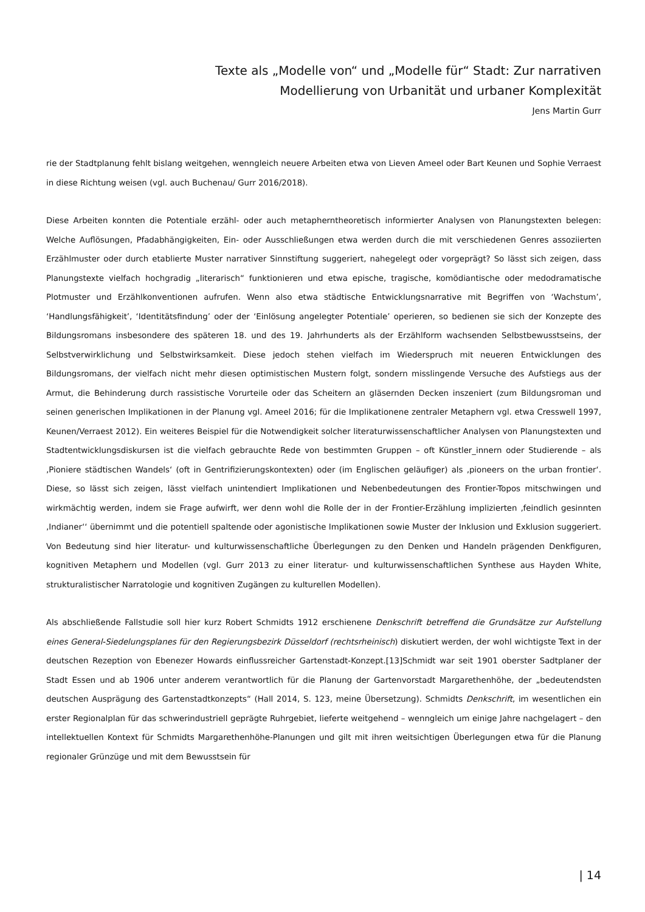Texte als „Modelle von“ und „Modelle für“ Stadt: Zur narrativen
Modellierung von Urbanität und urbaner Komplexität
Jens Martin Gurr
rie der Stadtplanung fehlt bislang weitgehen, wenngleich neuere Arbeiten etwa von Lieven Ameel oder Bart Keunen und Sophie Verraest in diese Richtung weisen (vgl. auch Buchenau/ Gurr 2016/2018).
Diese Arbeiten konnten die Potentiale erzähl- oder auch metapherntheoretisch informierter Analysen von Planungstexten belegen: Welche Auflösungen, Pfadabhängigkeiten, Ein- oder Ausschließungen etwa werden durch die mit verschiedenen Genres assoziierten Erzählmuster oder durch etablierte Muster narrativer Sinnstiftung suggeriert, nahegelegt oder vorgeprägt? So lässt sich zeigen, dass Planungstexte vielfach hochgradig „literarisch“ funktionieren und etwa epische, tragische, komödiantische oder medodramatische Plotmuster und Erzählkonventionen aufrufen. Wenn also etwa städtische Entwicklungsnarrative mit Begriffen von ‘Wachstum’, ‘Handlungsfähigkeit’, ‘Identitätsfindung’ oder der ‘Einlösung angelegter Potentiale’ operieren, so bedienen sie sich der Konzepte des Bildungsromans insbesondere des späteren 18. und des 19. Jahrhunderts als der Erzählform wachsenden Selbstbewusstseins, der Selbstverwirklichung und Selbstwirksamkeit. Diese jedoch stehen vielfach im Wiederspruch mit neueren Entwicklungen des Bildungsromans, der vielfach nicht mehr diesen optimistischen Mustern folgt, sondern misslingende Versuche des Aufstiegs aus der Armut, die Behinderung durch rassistische Vorurteile oder das Scheitern an gläsernden Decken inszeniert (zum Bildungsroman und seinen generischen Implikationen in der Planung vgl. Ameel 2016; für die Implikationene zentraler Metaphern vgl. etwa Cresswell 1997, Keunen/Verraest 2012). Ein weiteres Beispiel für die Notwendigkeit solcher literaturwissenschaftlicher Analysen von Planungstexten und Stadtentwicklungsdiskursen ist die vielfach gebrauchte Rede von bestimmten Gruppen – oft Künstler_innern oder Studierende – als ‚Pioniere städtischen Wandels‘ (oft in Gentrifizierungskontexten) oder (im Englischen geläufiger) als ‚pioneers on the urban frontier‘. Diese, so lässt sich zeigen, lässt vielfach unintendiert Implikationen und Nebenbedeutungen des Frontier-Topos mitschwingen und wirkmächtig werden, indem sie Frage aufwirft, wer denn wohl die Rolle der in der Frontier-Erzählung implizierten ‚feindlich gesinnten ‚Indianer‘‘ übernimmt und die potentiell spaltende oder agonistische Implikationen sowie Muster der Inklusion und Exklusion suggeriert. Von Bedeutung sind hier literatur- und kulturwissenschaftliche Überlegungen zu den Denken und Handeln prägenden Denkfiguren, kognitiven Metaphern und Modellen (vgl. Gurr 2013 zu einer literatur- und kulturwissenschaftlichen Synthese aus Hayden White, strukturalistischer Narratologie und kognitiven Zugängen zu kulturellen Modellen).
Als abschließende Fallstudie soll hier kurz Robert Schmidts 1912 erschienene Denkschrift betreffend die Grundsätze zur Aufstellung eines General-Siedelungsplanes für den Regierungsbezirk Düsseldorf (rechtsrheinisch) diskutiert werden, der wohl wichtigste Text in der deutschen Rezeption von Ebenezer Howards einflussreicher Gartenstadt-Konzept.[13]Schmidt war seit 1901 oberster Sadtplaner der Stadt Essen und ab 1906 unter anderem verantwortlich für die Planung der Gartenvorstadt Margarethenhöhe, der „bedeutendsten deutschen Ausprägung des Gartenstadtkonzepts“ (Hall 2014, S. 123, meine Übersetzung). Schmidts Denkschrift, im wesentlichen ein erster Regionalplan für das schwerindustriell geprägte Ruhrgebiet, lieferte weitgehend – wenngleich um einige Jahre nachgelagert – den intellektuellen Kontext für Schmidts Margarethenhöhe-Planungen und gilt mit ihren weitsichtigen Überlegungen etwa für die Planung regionaler Grünzüge und mit dem Bewusstsein für
| 14